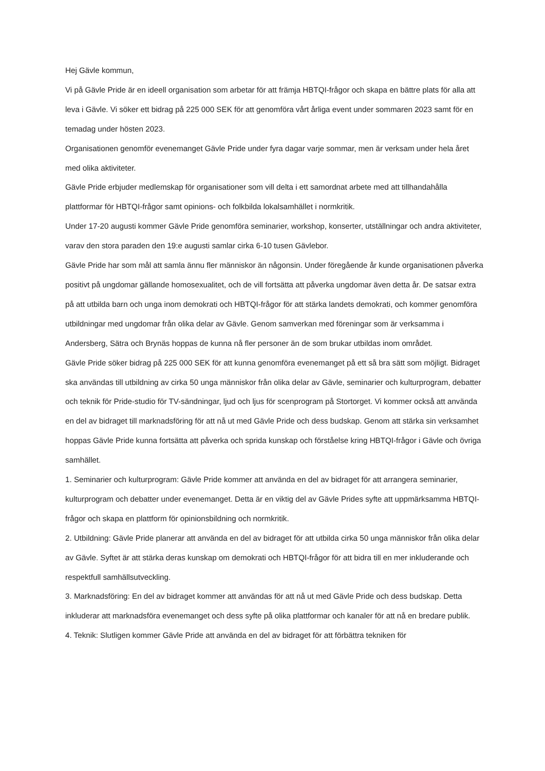Hej Gävle kommun,
Vi på Gävle Pride är en ideell organisation som arbetar för att främja HBTQI-frågor och skapa en bättre plats för alla att leva i Gävle. Vi söker ett bidrag på 225 000 SEK för att genomföra vårt årliga event under sommaren 2023 samt för en temadag under hösten 2023.
Organisationen genomför evenemanget Gävle Pride under fyra dagar varje sommar, men är verksam under hela året med olika aktiviteter.
Gävle Pride erbjuder medlemskap för organisationer som vill delta i ett samordnat arbete med att tillhandahålla plattformar för HBTQI-frågor samt opinions- och folkbilda lokalsamhället i normkritik.
Under 17-20 augusti kommer Gävle Pride genomföra seminarier, workshop, konserter, utställningar och andra aktiviteter, varav den stora paraden den 19:e augusti samlar cirka 6-10 tusen Gävlebor.
Gävle Pride har som mål att samla ännu fler människor än någonsin. Under föregående år kunde organisationen påverka positivt på ungdomar gällande homosexualitet, och de vill fortsätta att påverka ungdomar även detta år. De satsar extra på att utbilda barn och unga inom demokrati och HBTQI-frågor för att stärka landets demokrati, och kommer genomföra utbildningar med ungdomar från olika delar av Gävle. Genom samverkan med föreningar som är verksamma i Andersberg, Sätra och Brynäs hoppas de kunna nå fler personer än de som brukar utbildas inom området.
Gävle Pride söker bidrag på 225 000 SEK för att kunna genomföra evenemanget på ett så bra sätt som möjligt. Bidraget ska användas till utbildning av cirka 50 unga människor från olika delar av Gävle, seminarier och kulturprogram, debatter och teknik för Pride-studio för TV-sändningar, ljud och ljus för scenprogram på Stortorget. Vi kommer också att använda en del av bidraget till marknadsföring för att nå ut med Gävle Pride och dess budskap. Genom att stärka sin verksamhet hoppas Gävle Pride kunna fortsätta att påverka och sprida kunskap och förståelse kring HBTQI-frågor i Gävle och övriga samhället.
1. Seminarier och kulturprogram: Gävle Pride kommer att använda en del av bidraget för att arrangera seminarier, kulturprogram och debatter under evenemanget. Detta är en viktig del av Gävle Prides syfte att uppmärksamma HBTQI-frågor och skapa en plattform för opinionsbildning och normkritik.
2. Utbildning: Gävle Pride planerar att använda en del av bidraget för att utbilda cirka 50 unga människor från olika delar av Gävle. Syftet är att stärka deras kunskap om demokrati och HBTQI-frågor för att bidra till en mer inkluderande och respektfull samhällsutveckling.
3. Marknadsföring: En del av bidraget kommer att användas för att nå ut med Gävle Pride och dess budskap. Detta inkluderar att marknadsföra evenemanget och dess syfte på olika plattformar och kanaler för att nå en bredare publik.
4. Teknik: Slutligen kommer Gävle Pride att använda en del av bidraget för att förbättra tekniken för